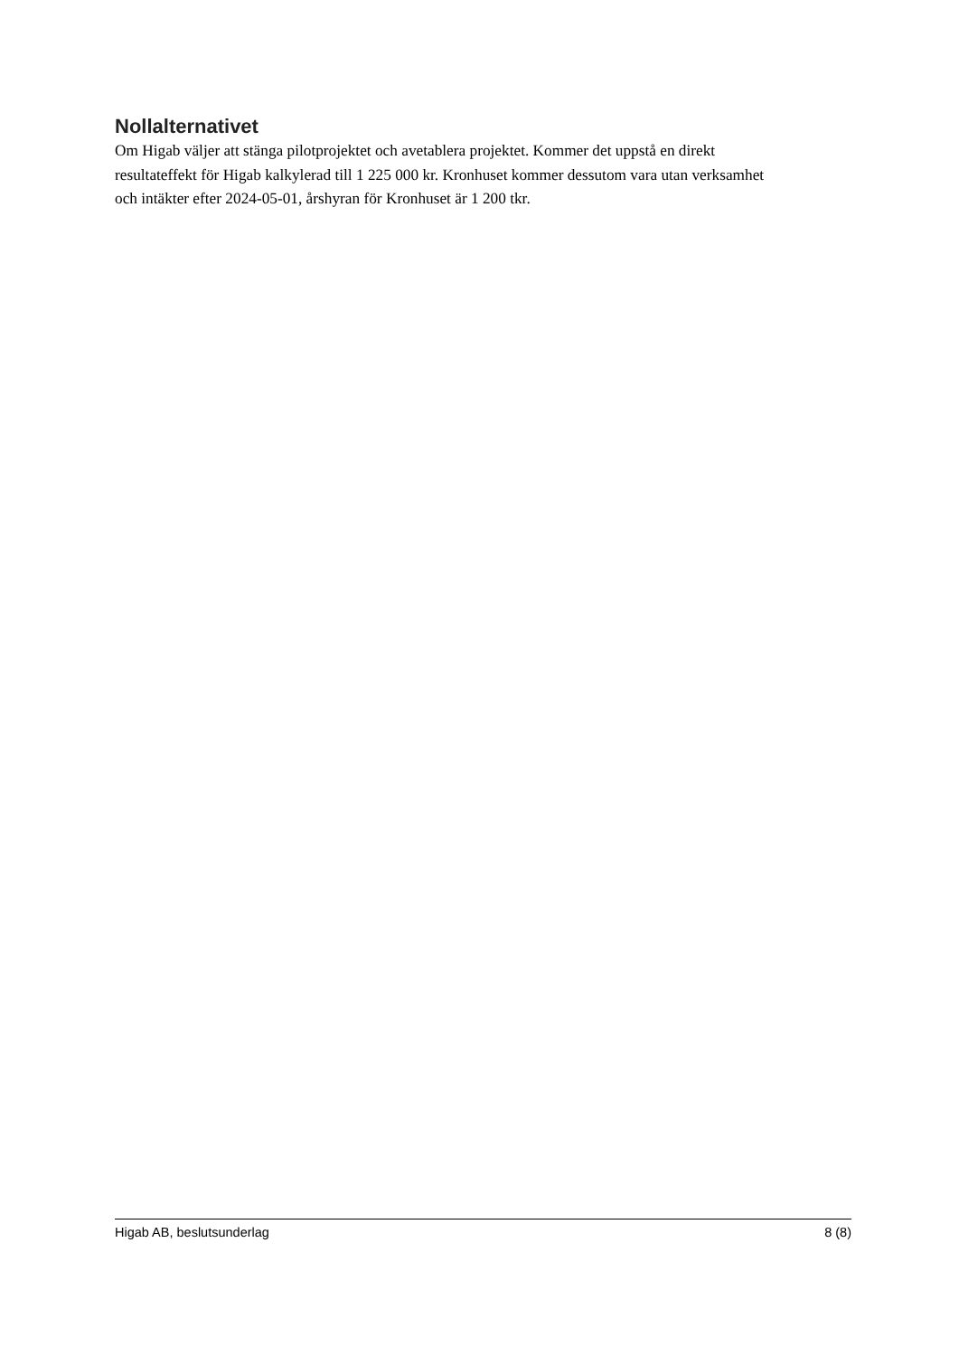Nollalternativet
Om Higab väljer att stänga pilotprojektet och avetablera projektet. Kommer det uppstå en direkt resultateffekt för Higab kalkylerad till 1 225 000 kr. Kronhuset kommer dessutom vara utan verksamhet och intäkter efter 2024-05-01, årshyran för Kronhuset är 1 200 tkr.
Higab AB, beslutsunderlag 8 (8)